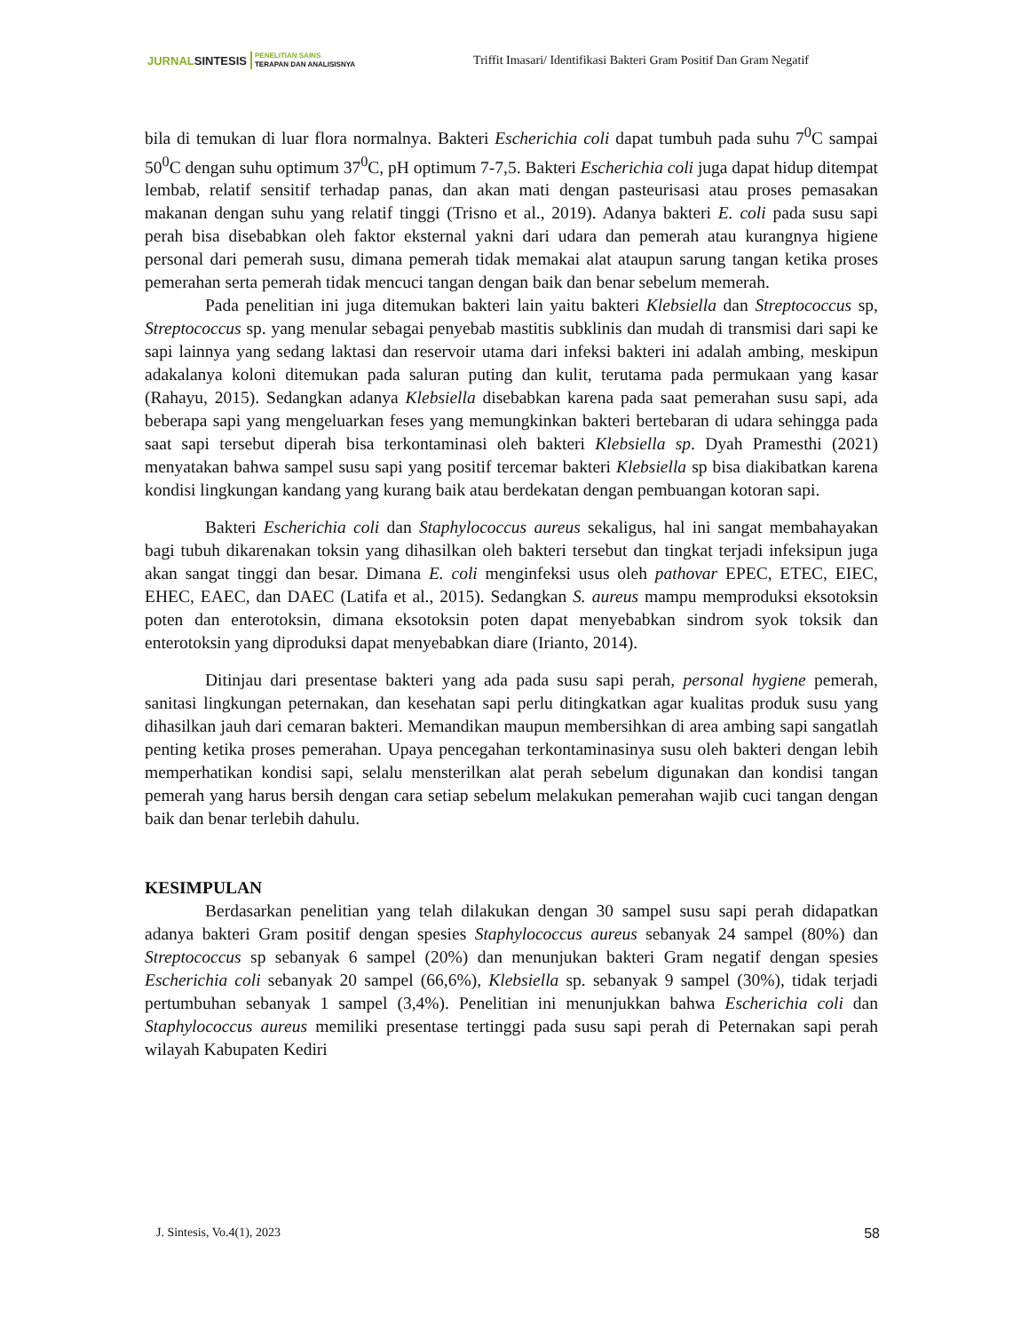JURNAL SINTESIS
PENELITIAN SAINS
TERAPAN DAN ANALISISNYA
Triffit Imasari/ Identifikasi Bakteri Gram Positif Dan Gram Negatif
bila di temukan di luar flora normalnya. Bakteri Escherichia coli dapat tumbuh pada suhu 7<sup>0</sup>C sampai 50<sup>0</sup>C dengan suhu optimum 37<sup>0</sup>C, pH optimum 7-7,5. Bakteri Escherichia coli juga dapat hidup ditempat lembab, relatif sensitif terhadap panas, dan akan mati dengan pasteurisasi atau proses pemasakan makanan dengan suhu yang relatif tinggi (Trisno et al., 2019). Adanya bakteri E. coli pada susu sapi perah bisa disebabkan oleh faktor eksternal yakni dari udara dan pemerah atau kurangnya higiene personal dari pemerah susu, dimana pemerah tidak memakai alat ataupun sarung tangan ketika proses pemerahan serta pemerah tidak mencuci tangan dengan baik dan benar sebelum memerah.
Pada penelitian ini juga ditemukan bakteri lain yaitu bakteri Klebsiella dan Streptococcus sp, Streptococcus sp. yang menular sebagai penyebab mastitis subklinis dan mudah di transmisi dari sapi ke sapi lainnya yang sedang laktasi dan reservoir utama dari infeksi bakteri ini adalah ambing, meskipun adakalanya koloni ditemukan pada saluran puting dan kulit, terutama pada permukaan yang kasar (Rahayu, 2015). Sedangkan adanya Klebsiella disebabkan karena pada saat pemerahan susu sapi, ada beberapa sapi yang mengeluarkan feses yang memungkinkan bakteri bertebaran di udara sehingga pada saat sapi tersebut diperah bisa terkontaminasi oleh bakteri Klebsiella sp. Dyah Pramesthi (2021) menyatakan bahwa sampel susu sapi yang positif tercemar bakteri Klebsiella sp bisa diakibatkan karena kondisi lingkungan kandang yang kurang baik atau berdekatan dengan pembuangan kotoran sapi.
Bakteri Escherichia coli dan Staphylococcus aureus sekaligus, hal ini sangat membahayakan bagi tubuh dikarenakan toksin yang dihasilkan oleh bakteri tersebut dan tingkat terjadi infeksipun juga akan sangat tinggi dan besar. Dimana E. coli menginfeksi usus oleh pathovar EPEC, ETEC, EIEC, EHEC, EAEC, dan DAEC (Latifa et al., 2015). Sedangkan S. aureus mampu memproduksi eksotoksin poten dan enterotoksin, dimana eksotoksin poten dapat menyebabkan sindrom syok toksik dan enterotoksin yang diproduksi dapat menyebabkan diare (Irianto, 2014).
Ditinjau dari presentase bakteri yang ada pada susu sapi perah, personal hygiene pemerah, sanitasi lingkungan peternakan, dan kesehatan sapi perlu ditingkatkan agar kualitas produk susu yang dihasilkan jauh dari cemaran bakteri. Memandikan maupun membersihkan di area ambing sapi sangatlah penting ketika proses pemerahan. Upaya pencegahan terkontaminasinya susu oleh bakteri dengan lebih memperhatikan kondisi sapi, selalu mensterilkan alat perah sebelum digunakan dan kondisi tangan pemerah yang harus bersih dengan cara setiap sebelum melakukan pemerahan wajib cuci tangan dengan baik dan benar terlebih dahulu.
KESIMPULAN
Berdasarkan penelitian yang telah dilakukan dengan 30 sampel susu sapi perah didapatkan adanya bakteri Gram positif dengan spesies Staphylococcus aureus sebanyak 24 sampel (80%) dan Streptococcus sp sebanyak 6 sampel (20%) dan menunjukan bakteri Gram negatif dengan spesies Escherichia coli sebanyak 20 sampel (66,6%), Klebsiella sp. sebanyak 9 sampel (30%), tidak terjadi pertumbuhan sebanyak 1 sampel (3,4%). Penelitian ini menunjukkan bahwa Escherichia coli dan Staphylococcus aureus memiliki presentase tertinggi pada susu sapi perah di Peternakan sapi perah wilayah Kabupaten Kediri
J. Sintesis, Vo.4(1), 2023 58